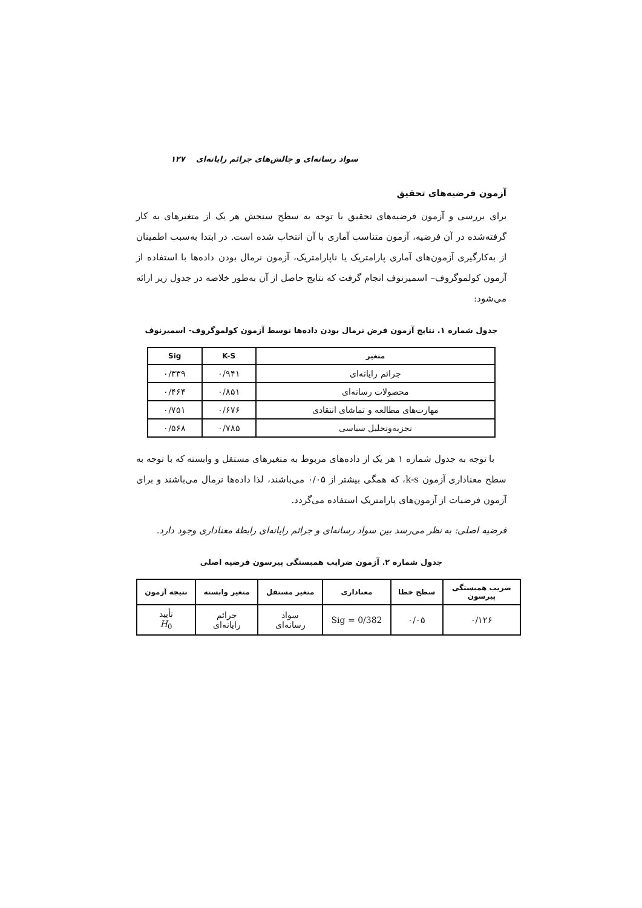سواد رسانه‌ای و چالش‌های جرائم رایانه‌ای ۱۲۷
آزمون فرضیه‌های تحقیق
برای بررسی و آزمون فرضیه‌های تحقیق با توجه به سطح سنجش هر یک از متغیرهای به کار گرفته‌شده در آن فرضیه، آزمون متناسب آماری با آن انتخاب شده است. در ابتدا به‌سبب اطمینان از به‌کارگیری آزمون‌های آماری پارامتریک یا ناپارامتریک، آزمون نرمال بودن داده‌ها با استفاده از آزمون کولموگروف– اسمیرنوف انجام گرفت که نتایج حاصل از آن به‌طور خلاصه در جدول زیر ارائه می‌شود:
جدول شماره ۱. نتایج آزمون فرض نرمال بودن داده‌ها توسط آزمون کولموگروف- اسمیرنوف
| متغیر | K-S | Sig |
| --- | --- | --- |
| جرائم رایانه‌ای | ۰/۹۴۱ | ۰/۳۳۹ |
| محصولات رسانه‌ای | ۰/۸۵۱ | ۰/۴۶۴ |
| مهارت‌های مطالعه و تماشای انتقادی | ۰/۶۷۶ | ۰/۷۵۱ |
| تجزیه‌وتحلیل سیاسی | ۰/۷۸۵ | ۰/۵۶۸ |
با توجه به جدول شماره ۱ هر یک از داده‌های مربوط به متغیرهای مستقل و وابسته که با توجه به سطح معناداری آزمون k-s، که همگی بیشتر از ۰/۰۵ می‌باشند، لذا داده‌ها نرمال می‌باشند و برای آزمون فرضیات از آزمون‌های پارامتریک استفاده می‌گردد.
فرضیه اصلی: به نظر می‌رسد بین سواد رسانه‌ای و جرائم رایانه‌ای رابطهٔ معناداری وجود دارد.
جدول شماره ۲. آزمون ضرایب همبستگی پیرسون فرضیه اصلی
| ضریب همبستگی پیرسون | سطح خطا | معناداری | متغیر مستقل | متغیر وابسته | نتیجه آزمون |
| --- | --- | --- | --- | --- | --- |
| ۰/۱۲۶ | ۰/۰۵ | Sig = 0/382 | سواد رسانه‌ای | جرائم رایانه‌ای | تأیید H<sub>0</sub> |